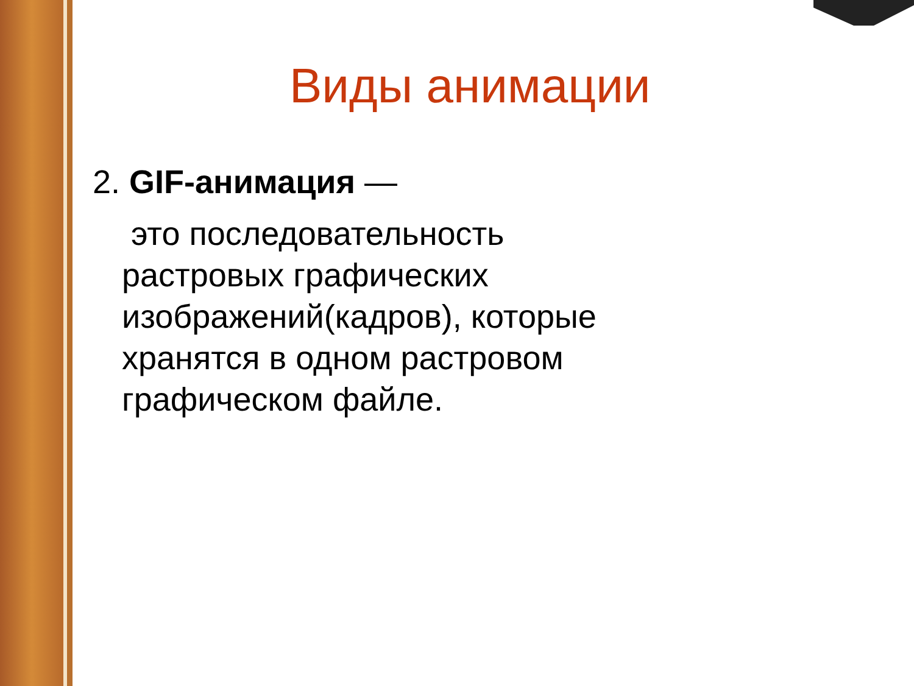Виды анимации
2. GIF-анимация —
это последовательность растровых графических изображений(кадров), которые хранятся в одном растровом графическом файле.